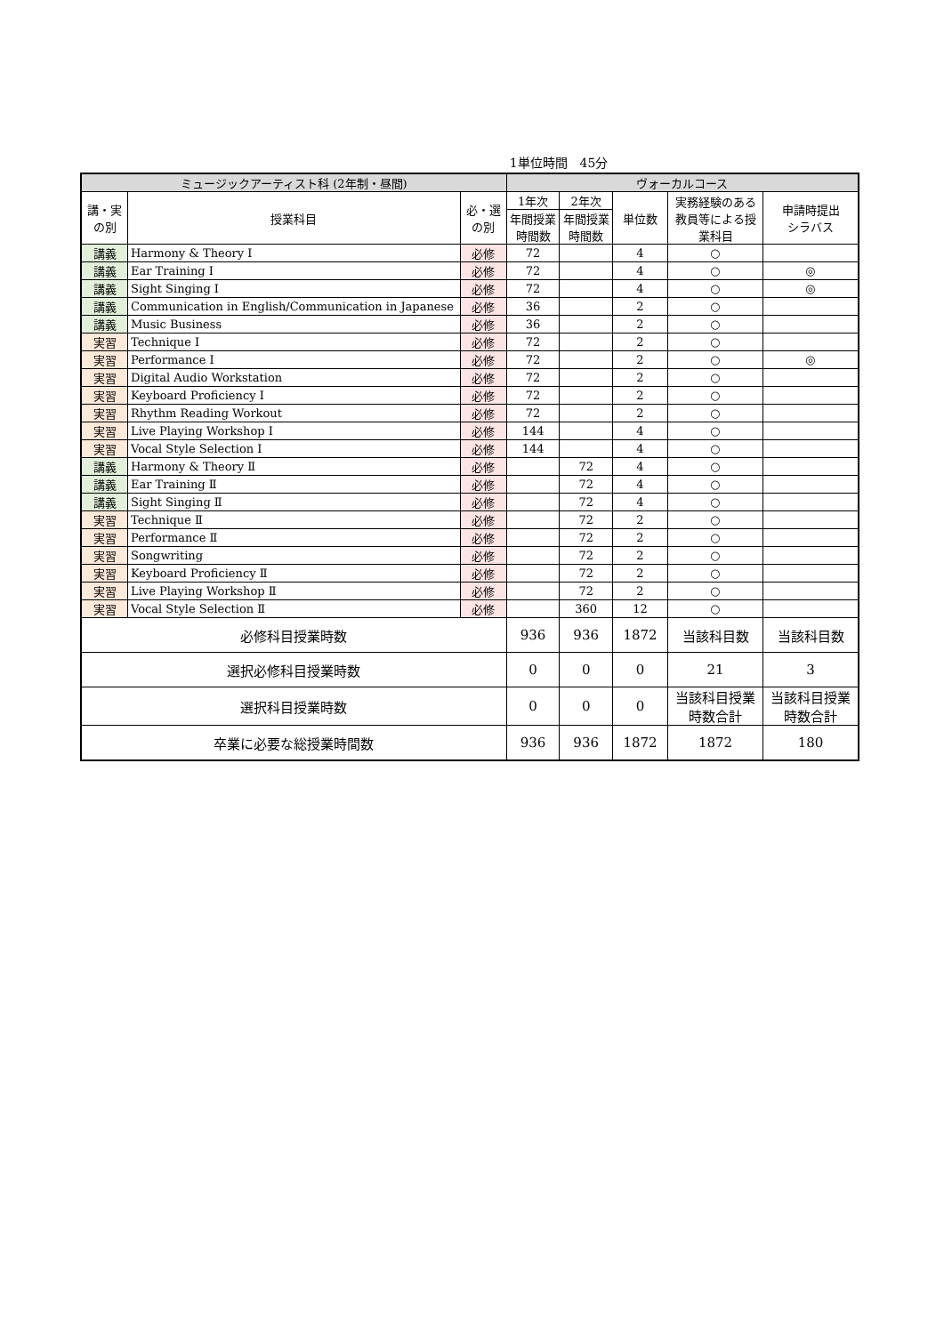1単位時間　45分
| ミュージックアーティスト科 (2年制・昼間) | | | ヴォーカルコース | | | | |
| --- | --- | --- | --- | --- | --- | --- | --- |
| 講・実 の別 | 授業科目 | 必・選 の別 | 1年次 | 2年次 | 単位数 | 実務経験のある教員等による授業科目 | 申請時提出 シラバス |
| | | | 年間授業 時間数 | 年間授業 時間数 | | | |
| 講義 | Harmony & Theory I | 必修 | 72 | | 4 | ○ | |
| 講義 | Ear Training I | 必修 | 72 | | 4 | ○ | ◎ |
| 講義 | Sight Singing I | 必修 | 72 | | 4 | ○ | ◎ |
| 講義 | Communication in English/Communication in Japanese | 必修 | 36 | | 2 | ○ | |
| 講義 | Music Business | 必修 | 36 | | 2 | ○ | |
| 実習 | Technique I | 必修 | 72 | | 2 | ○ | |
| 実習 | Performance I | 必修 | 72 | | 2 | ○ | ◎ |
| 実習 | Digital Audio Workstation | 必修 | 72 | | 2 | ○ | |
| 実習 | Keyboard Proficiency I | 必修 | 72 | | 2 | ○ | |
| 実習 | Rhythm Reading Workout | 必修 | 72 | | 2 | ○ | |
| 実習 | Live Playing Workshop I | 必修 | 144 | | 4 | ○ | |
| 実習 | Vocal Style Selection I | 必修 | 144 | | 4 | ○ | |
| 講義 | Harmony & Theory Ⅱ | 必修 | | 72 | 4 | ○ | |
| 講義 | Ear Training Ⅱ | 必修 | | 72 | 4 | ○ | |
| 講義 | Sight Singing Ⅱ | 必修 | | 72 | 4 | ○ | |
| 実習 | Technique Ⅱ | 必修 | | 72 | 2 | ○ | |
| 実習 | Performance Ⅱ | 必修 | | 72 | 2 | ○ | |
| 実習 | Songwriting | 必修 | | 72 | 2 | ○ | |
| 実習 | Keyboard Proficiency Ⅱ | 必修 | | 72 | 2 | ○ | |
| 実習 | Live Playing Workshop Ⅱ | 必修 | | 72 | 2 | ○ | |
| 実習 | Vocal Style Selection Ⅱ | 必修 | | 360 | 12 | ○ | |
| 必修科目授業時数 | | | 936 | 936 | 1872 | 当該科目数 | 当該科目数 |
| 選択必修科目授業時数 | | | 0 | 0 | 0 | 21 | 3 |
| 選択科目授業時数 | | | 0 | 0 | 0 | 当該科目授業時数合計 | 当該科目授業時数合計 |
| 卒業に必要な総授業時間数 | | | 936 | 936 | 1872 | 1872 | 180 |